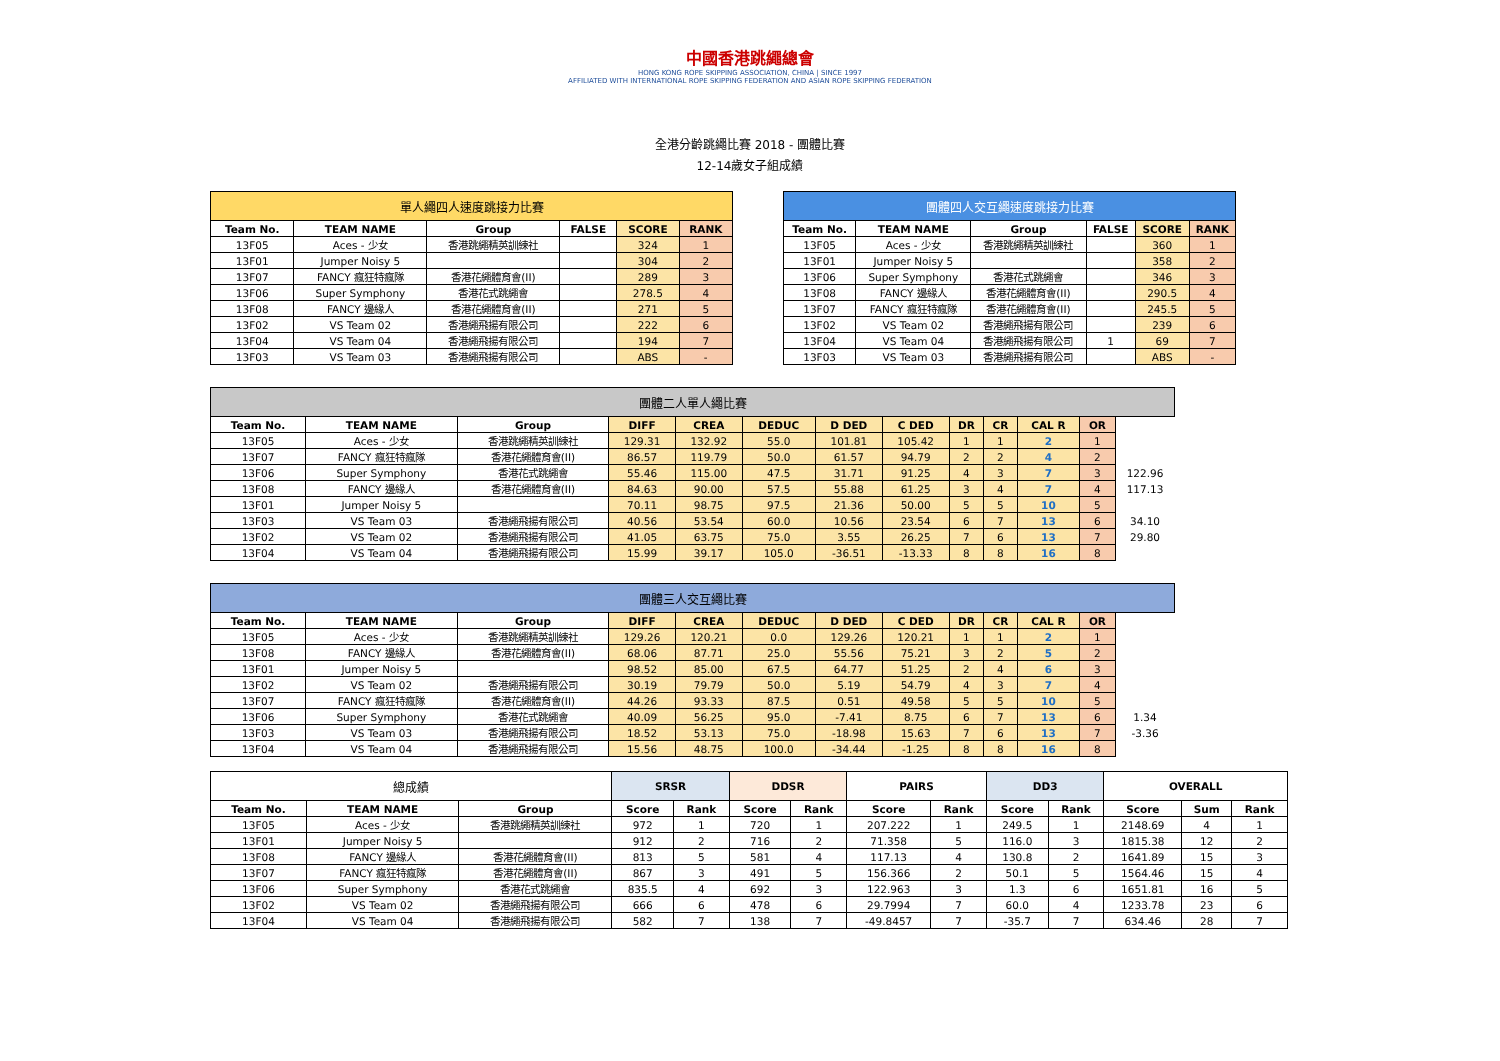中國香港跳繩總會
HONG KONG ROPE SKIPPING ASSOCIATION, CHINA | SINCE 1997
AFFILIATED WITH INTERNATIONAL ROPE SKIPPING FEDERATION AND ASIAN ROPE SKIPPING FEDERATION
全港分齡跳繩比賽 2018 - 團體比賽
12-14歲女子組成績
| 單人繩四人速度跳接力比賽 | | | | | |
| Team No. | TEAM NAME | Group | FALSE | SCORE | RANK |
| 13F05 | Aces - 少女 | 香港跳繩精英訓練社 | | 324 | 1 |
| 13F01 | Jumper Noisy 5 | | | 304 | 2 |
| 13F07 | FANCY 瘋狂特瘋隊 | 香港花繩體育會(II) | | 289 | 3 |
| 13F06 | Super Symphony | 香港花式跳繩會 | | 278.5 | 4 |
| 13F08 | FANCY 邊緣人 | 香港花繩體育會(II) | | 271 | 5 |
| 13F02 | VS Team 02 | 香港繩飛揚有限公司 | | 222 | 6 |
| 13F04 | VS Team 04 | 香港繩飛揚有限公司 | | 194 | 7 |
| 13F03 | VS Team 03 | 香港繩飛揚有限公司 | | ABS | - |
| 團體四人交互繩速度跳接力比賽 | | | | | |
| Team No. | TEAM NAME | Group | FALSE | SCORE | RANK |
| 13F05 | Aces - 少女 | 香港跳繩精英訓練社 | | 360 | 1 |
| 13F01 | Jumper Noisy 5 | | | 358 | 2 |
| 13F06 | Super Symphony | 香港花式跳繩會 | | 346 | 3 |
| 13F08 | FANCY 邊緣人 | 香港花繩體育會(II) | | 290.5 | 4 |
| 13F07 | FANCY 瘋狂特瘋隊 | 香港花繩體育會(II) | | 245.5 | 5 |
| 13F02 | VS Team 02 | 香港繩飛揚有限公司 | | 239 | 6 |
| 13F04 | VS Team 04 | 香港繩飛揚有限公司 | 1 | 69 | 7 |
| 13F03 | VS Team 03 | 香港繩飛揚有限公司 | | ABS | - |
| 團體二人單人繩比賽 | | | | | | | | | | | | | |
| Team No. | TEAM NAME | Group | DIFF | CREA | DEDUC | D DED | C DED | DR | CR | CAL R | OR | | |
| 13F05 | Aces - 少女 | 香港跳繩精英訓練社 | 129.31 | 132.92 | 55.0 | 101.81 | 105.42 | 1 | 1 | 2 | 1 | | |
| 13F07 | FANCY 瘋狂特瘋隊 | 香港花繩體育會(II) | 86.57 | 119.79 | 50.0 | 61.57 | 94.79 | 2 | 2 | 4 | 2 | | |
| 13F06 | Super Symphony | 香港花式跳繩會 | 55.46 | 115.00 | 47.5 | 31.71 | 91.25 | 4 | 3 | 7 | 3 | 122.96 | |
| 13F08 | FANCY 邊緣人 | 香港花繩體育會(II) | 84.63 | 90.00 | 57.5 | 55.88 | 61.25 | 3 | 4 | 7 | 4 | 117.13 | |
| 13F01 | Jumper Noisy 5 | | 70.11 | 98.75 | 97.5 | 21.36 | 50.00 | 5 | 5 | 10 | 5 | | |
| 13F03 | VS Team 03 | 香港繩飛揚有限公司 | 40.56 | 53.54 | 60.0 | 10.56 | 23.54 | 6 | 7 | 13 | 6 | 34.10 | |
| 13F02 | VS Team 02 | 香港繩飛揚有限公司 | 41.05 | 63.75 | 75.0 | 3.55 | 26.25 | 7 | 6 | 13 | 7 | 29.80 | |
| 13F04 | VS Team 04 | 香港繩飛揚有限公司 | 15.99 | 39.17 | 105.0 | -36.51 | -13.33 | 8 | 8 | 16 | 8 | | |
| 團體三人交互繩比賽 | | | | | | | | | | | | | |
| Team No. | TEAM NAME | Group | DIFF | CREA | DEDUC | D DED | C DED | DR | CR | CAL R | OR | | |
| 13F05 | Aces - 少女 | 香港跳繩精英訓練社 | 129.26 | 120.21 | 0.0 | 129.26 | 120.21 | 1 | 1 | 2 | 1 | | |
| 13F08 | FANCY 邊緣人 | 香港花繩體育會(II) | 68.06 | 87.71 | 25.0 | 55.56 | 75.21 | 3 | 2 | 5 | 2 | | |
| 13F01 | Jumper Noisy 5 | | 98.52 | 85.00 | 67.5 | 64.77 | 51.25 | 2 | 4 | 6 | 3 | | |
| 13F02 | VS Team 02 | 香港繩飛揚有限公司 | 30.19 | 79.79 | 50.0 | 5.19 | 54.79 | 4 | 3 | 7 | 4 | | |
| 13F07 | FANCY 瘋狂特瘋隊 | 香港花繩體育會(II) | 44.26 | 93.33 | 87.5 | 0.51 | 49.58 | 5 | 5 | 10 | 5 | | |
| 13F06 | Super Symphony | 香港花式跳繩會 | 40.09 | 56.25 | 95.0 | -7.41 | 8.75 | 6 | 7 | 13 | 6 | 1.34 | |
| 13F03 | VS Team 03 | 香港繩飛揚有限公司 | 18.52 | 53.13 | 75.0 | -18.98 | 15.63 | 7 | 6 | 13 | 7 | -3.36 | |
| 13F04 | VS Team 04 | 香港繩飛揚有限公司 | 15.56 | 48.75 | 100.0 | -34.44 | -1.25 | 8 | 8 | 16 | 8 | | |
| 總成績 | | | SRSR | | DDSR | | PAIRS | | DD3 | | OVERALL | | |
| Team No. | TEAM NAME | Group | Score | Rank | Score | Rank | Score | Rank | Score | Rank | Score | Sum | Rank |
| 13F05 | Aces - 少女 | 香港跳繩精英訓練社 | 972 | 1 | 720 | 1 | 207.222 | 1 | 249.5 | 1 | 2148.69 | 4 | 1 |
| 13F01 | Jumper Noisy 5 | | 912 | 2 | 716 | 2 | 71.358 | 5 | 116.0 | 3 | 1815.38 | 12 | 2 |
| 13F08 | FANCY 邊緣人 | 香港花繩體育會(II) | 813 | 5 | 581 | 4 | 117.13 | 4 | 130.8 | 2 | 1641.89 | 15 | 3 |
| 13F07 | FANCY 瘋狂特瘋隊 | 香港花繩體育會(II) | 867 | 3 | 491 | 5 | 156.366 | 2 | 50.1 | 5 | 1564.46 | 15 | 4 |
| 13F06 | Super Symphony | 香港花式跳繩會 | 835.5 | 4 | 692 | 3 | 122.963 | 3 | 1.3 | 6 | 1651.81 | 16 | 5 |
| 13F02 | VS Team 02 | 香港繩飛揚有限公司 | 666 | 6 | 478 | 6 | 29.7994 | 7 | 60.0 | 4 | 1233.78 | 23 | 6 |
| 13F04 | VS Team 04 | 香港繩飛揚有限公司 | 582 | 7 | 138 | 7 | -49.8457 | 7 | -35.7 | 7 | 634.46 | 28 | 7 |